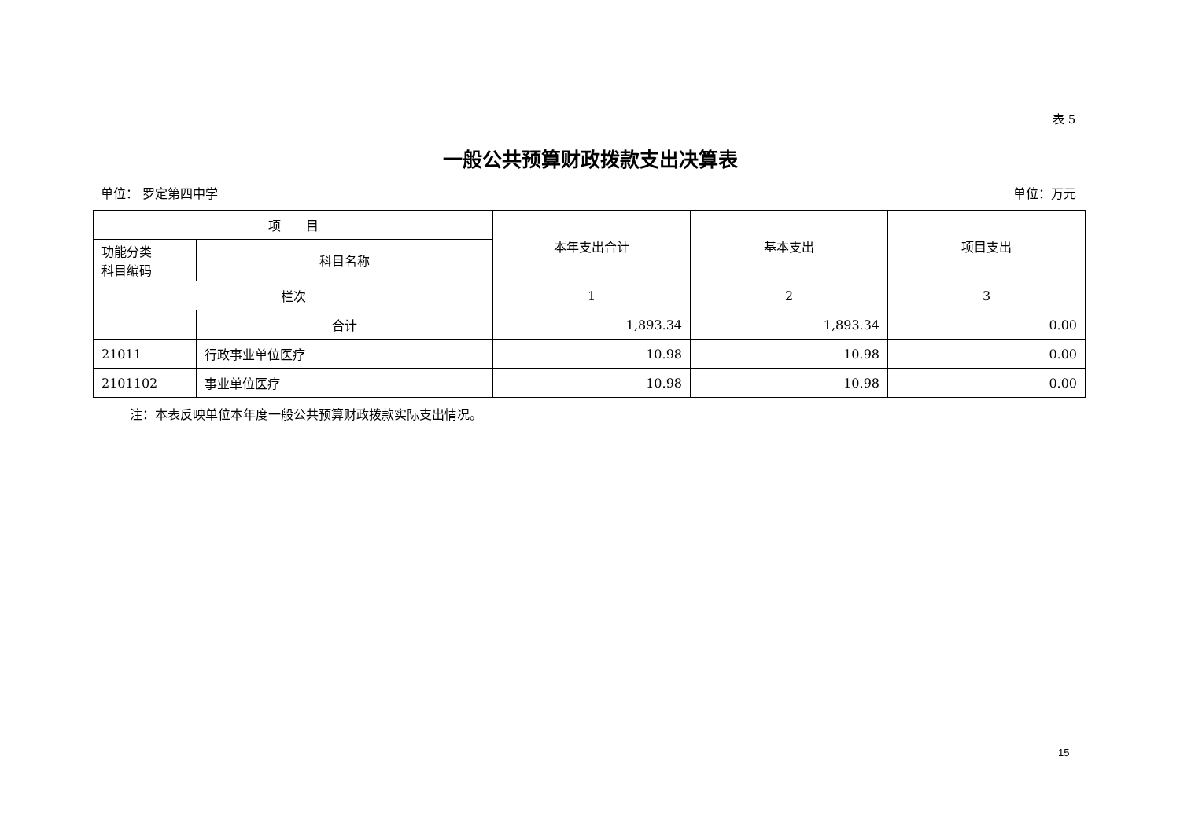表 5
一般公共预算财政拨款支出决算表
单位： 罗定第四中学 单位：万元
| 项 目 | | 本年支出合计 | 基本支出 | 项目支出 |
| --- | --- | --- | --- | --- |
| 功能分类 科目编码 | 科目名称 | | | |
| 栏次 | | 1 | 2 | 3 |
| | 合计 | 1,893.34 | 1,893.34 | 0.00 |
| 21011 | 行政事业单位医疗 | 10.98 | 10.98 | 0.00 |
| 2101102 | 事业单位医疗 | 10.98 | 10.98 | 0.00 |
注：本表反映单位本年度一般公共预算财政拨款实际支出情况。
15